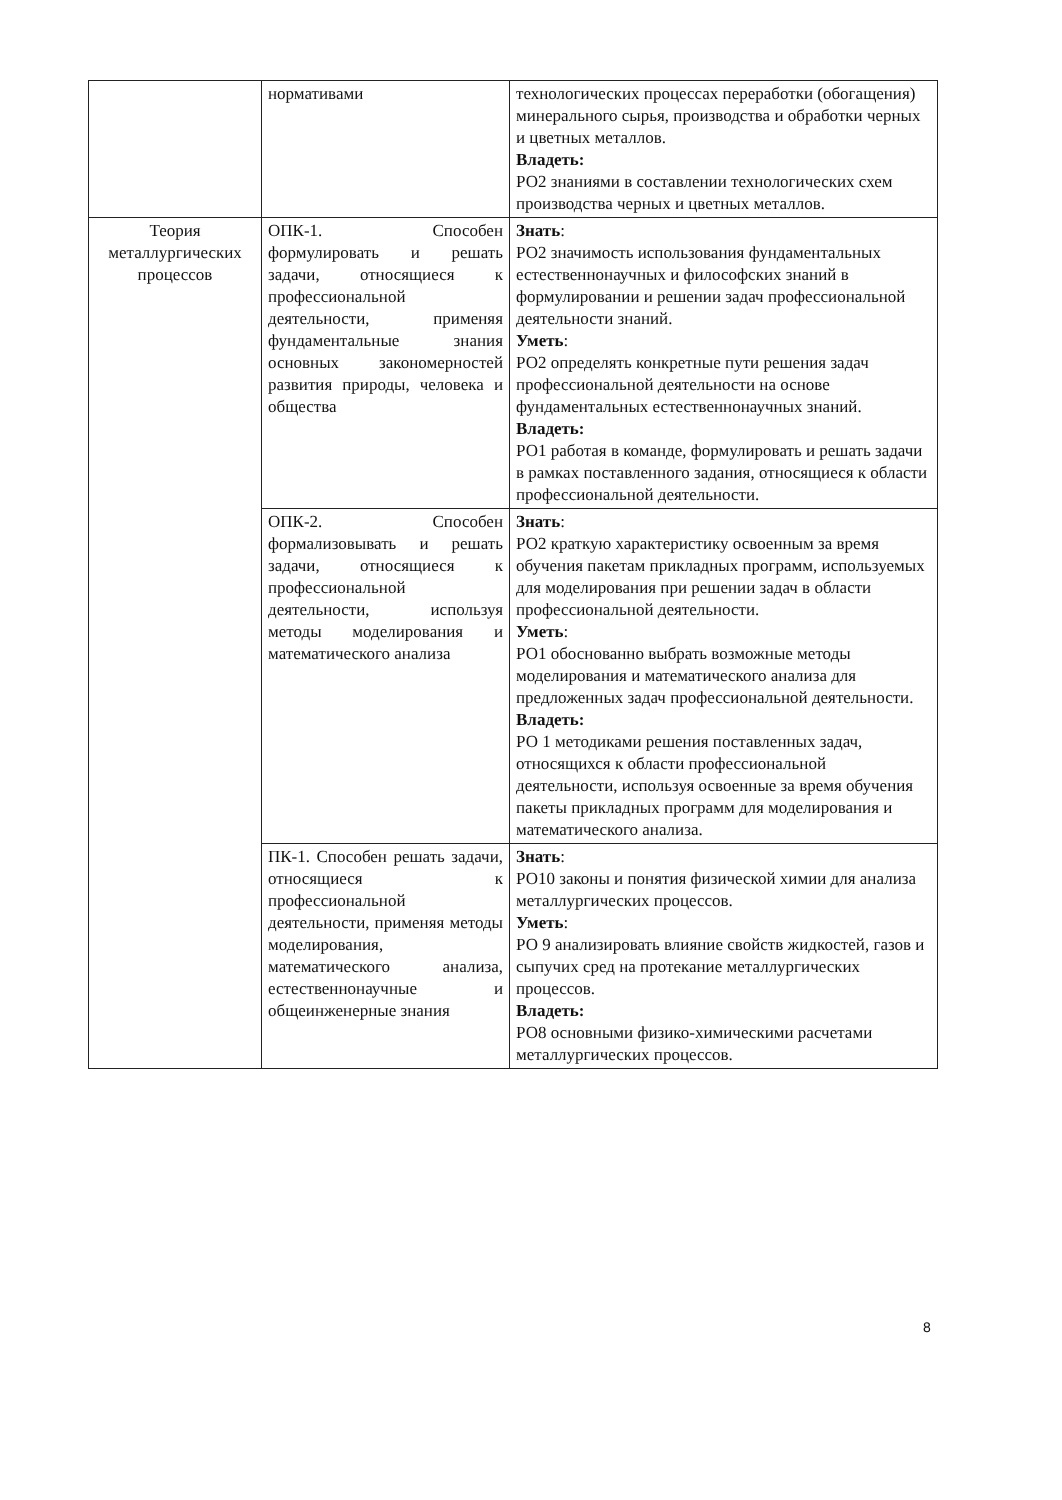| | нормативами | технологических процессах переработки (обогащения) минерального сырья, производства и обработки черных и цветных металлов. Владеть: РО2 знаниями в составлении технологических схем производства черных и цветных металлов. |
| Теория металлургических процессов | ОПК-1. Способен формулировать и решать задачи, относящиеся к профессиональной деятельности, применяя фундаментальные знания основных закономерностей развития природы, человека и общества | Знать : РО2 значимость использования фундаментальных естественнонаучных и философских знаний в формулировании и решении задач профессиональной деятельности знаний. Уметь : РО2 определять конкретные пути решения задач профессиональной деятельности на основе фундаментальных естественнонаучных знаний. Владеть: РО1 работая в команде, формулировать и решать задачи в рамках поставленного задания, относящиеся к области профессиональной деятельности. |
| | ОПК-2. Способен формализовывать и решать задачи, относящиеся к профессиональной деятельности, используя методы моделирования и математического анализа | Знать : РО2 краткую характеристику освоенным за время обучения пакетам прикладных программ, используемых для моделирования при решении задач в области профессиональной деятельности. Уметь : РО1 обоснованно выбрать возможные методы моделирования и математического анализа для предложенных задач профессиональной деятельности. Владеть: РО 1 методиками решения поставленных задач, относящихся к области профессиональной деятельности, используя освоенные за время обучения пакеты прикладных программ для моделирования и математического анализа. |
| | ПК-1. Способен решать задачи, относящиеся к профессиональной деятельности, применяя методы моделирования, математического анализа, естественнонаучные и общеинженерные знания | Знать : РО10 законы и понятия физической химии для анализа металлургических процессов. Уметь : РО 9 анализировать влияние свойств жидкостей, газов и сыпучих сред на протекание металлургических процессов. Владеть: РО8 основными физико-химическими расчетами металлургических процессов. |
8